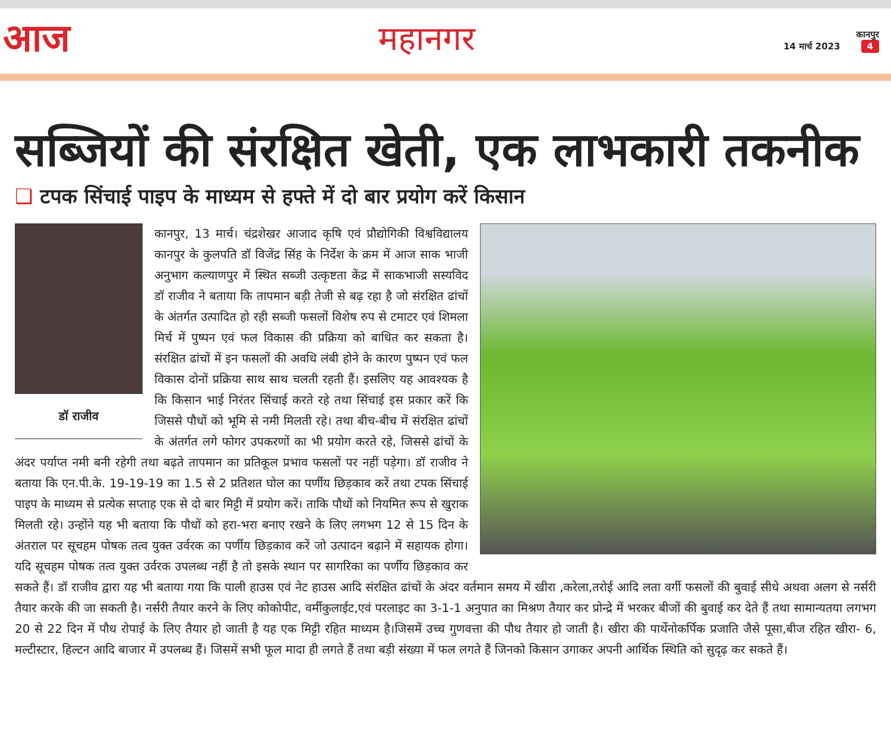आज महानगर
कानपुर
14 मार्च 2023 4
सब्जियों की संरक्षित खेती, एक लाभकारी तकनीक
❑ टपक सिंचाई पाइप के माध्यम से हफ्ते में दो बार प्रयोग करें किसान
डॉ राजीव
कानपुर, 13 मार्च। चंद्रशेखर आजाद कृषि एवं प्रौद्योगिकी विश्वविद्यालय कानपुर के कुलपति डॉ विजेंद्र सिंह के निर्देश के क्रम में आज साक भाजी अनुभाग कल्याणपुर में स्थित सब्जी उत्कृष्टता केंद्र में साकभाजी सस्यविद डॉ राजीव ने बताया कि तापमान बड़ी तेजी से बढ़ रहा है जो संरक्षित ढांचों के अंतर्गत उत्पादित हो रही सब्जी फसलों विशेष रुप से टमाटर एवं शिमला मिर्च में पुष्पन एवं फल विकास की प्रक्रिया को बाधित कर सकता है। संरक्षित ढांचों में इन फसलों की अवधि लंबी होने के कारण पुष्पन एवं फल विकास दोनों प्रक्रिया साथ साथ चलती रहती हैं। इसलिए यह आवश्यक है कि किसान भाई निरंतर सिंचाई करते रहे तथा सिंचाई इस प्रकार करें कि जिससे पौधों को भूमि से नमी मिलती रहे। तथा बीच-बीच में संरक्षित ढांचों के अंतर्गत लगे फोगर उपकरणों का भी प्रयोग करते रहे, जिससे ढांचों के अंदर पर्याप्त नमी बनी रहेगी तथा बढ़ते तापमान का प्रतिकूल प्रभाव फसलों पर नहीं पड़ेगा। डॉ राजीव ने बताया कि एन.पी.के. 19-19-19 का 1.5 से 2 प्रतिशत घोल का पर्णीय छिड़काव करें तथा टपक सिंचाई पाइप के माध्यम से प्रत्येक सप्ताह एक से दो बार मिट्टी में प्रयोग करें। ताकि पौधों को नियमित रूप से खुराक मिलती रहे। उन्होंने यह भी बताया कि पौधों को हरा-भरा बनाए रखने के लिए लगभग 12 से 15 दिन के अंतराल पर सूचहम पोषक तत्व युक्त उर्वरक का पर्णीय छिड़काव करें जो उत्पादन बढ़ाने में सहायक होगा। यदि सूचहम पोषक तत्व युक्त उर्वरक उपलब्ध नहीं है तो इसके स्थान पर सागरिका का पर्णीय छिड़काव कर सकते हैं। डॉ राजीव द्वारा यह भी बताया गया कि पाली हाउस एवं नेट हाउस आदि संरक्षित ढांचों के अंदर वर्तमान समय में खीरा ,करेला,तरोई आदि लता वर्गी फसलों की बुवाई सीधे अथवा अलग से नर्सरी तैयार करके की जा सकती है। नर्सरी तैयार करने के लिए कोकोपीट, वर्मीकुलाईट,एवं परलाइट का 3-1-1 अनुपात का मिश्रण तैयार कर प्रोन्द्रे में भरकर बीजों की बुवाई कर देते हैं तथा सामान्यतया लगभग 20 से 22 दिन में पौध रोपाई के लिए तैयार हो जाती है यह एक मिट्टी रहित माध्यम है।जिसमें उच्च गुणवत्ता की पौध तैयार हो जाती है। खीरा की पार्थेनोकर्पिक प्रजाति जैसे पूसा,बीज रहित खीरा- 6, मल्टीस्टार, हिल्टन आदि बाजार में उपलब्ध हैं। जिसमें सभी फूल मादा ही लगते हैं तथा बड़ी संख्या में फल लगते हैं जिनको किसान उगाकर अपनी आर्थिक स्थिति को सुदृढ़ कर सकते हैं।